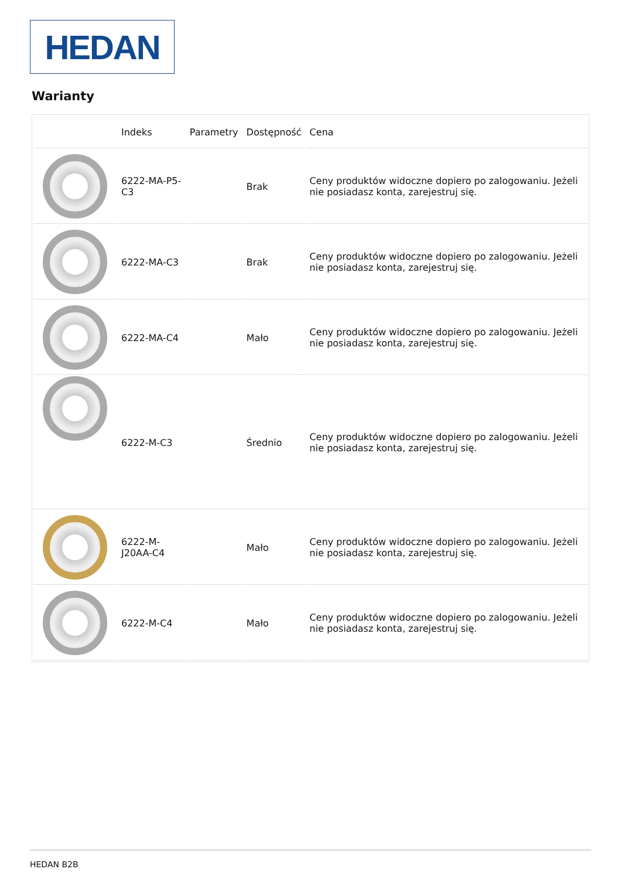HEDAN
Warianty
| | Indeks | Parametry | Dostępność | Cena |
| --- | --- | --- | --- | --- |
| | 6222-MA-P5-C3 | | Brak | Ceny produktów widoczne dopiero po zalogowaniu. Jeżeli nie posiadasz konta, zarejestruj się. |
| | 6222-MA-C3 | | Brak | Ceny produktów widoczne dopiero po zalogowaniu. Jeżeli nie posiadasz konta, zarejestruj się. |
| | 6222-MA-C4 | | Mało | Ceny produktów widoczne dopiero po zalogowaniu. Jeżeli nie posiadasz konta, zarejestruj się. |
| | 6222-M-C3 | | Średnio | Ceny produktów widoczne dopiero po zalogowaniu. Jeżeli nie posiadasz konta, zarejestruj się. |
| | 6222-M-J20AA-C4 | | Mało | Ceny produktów widoczne dopiero po zalogowaniu. Jeżeli nie posiadasz konta, zarejestruj się. |
| | 6222-M-C4 | | Mało | Ceny produktów widoczne dopiero po zalogowaniu. Jeżeli nie posiadasz konta, zarejestruj się. |
HEDAN B2B